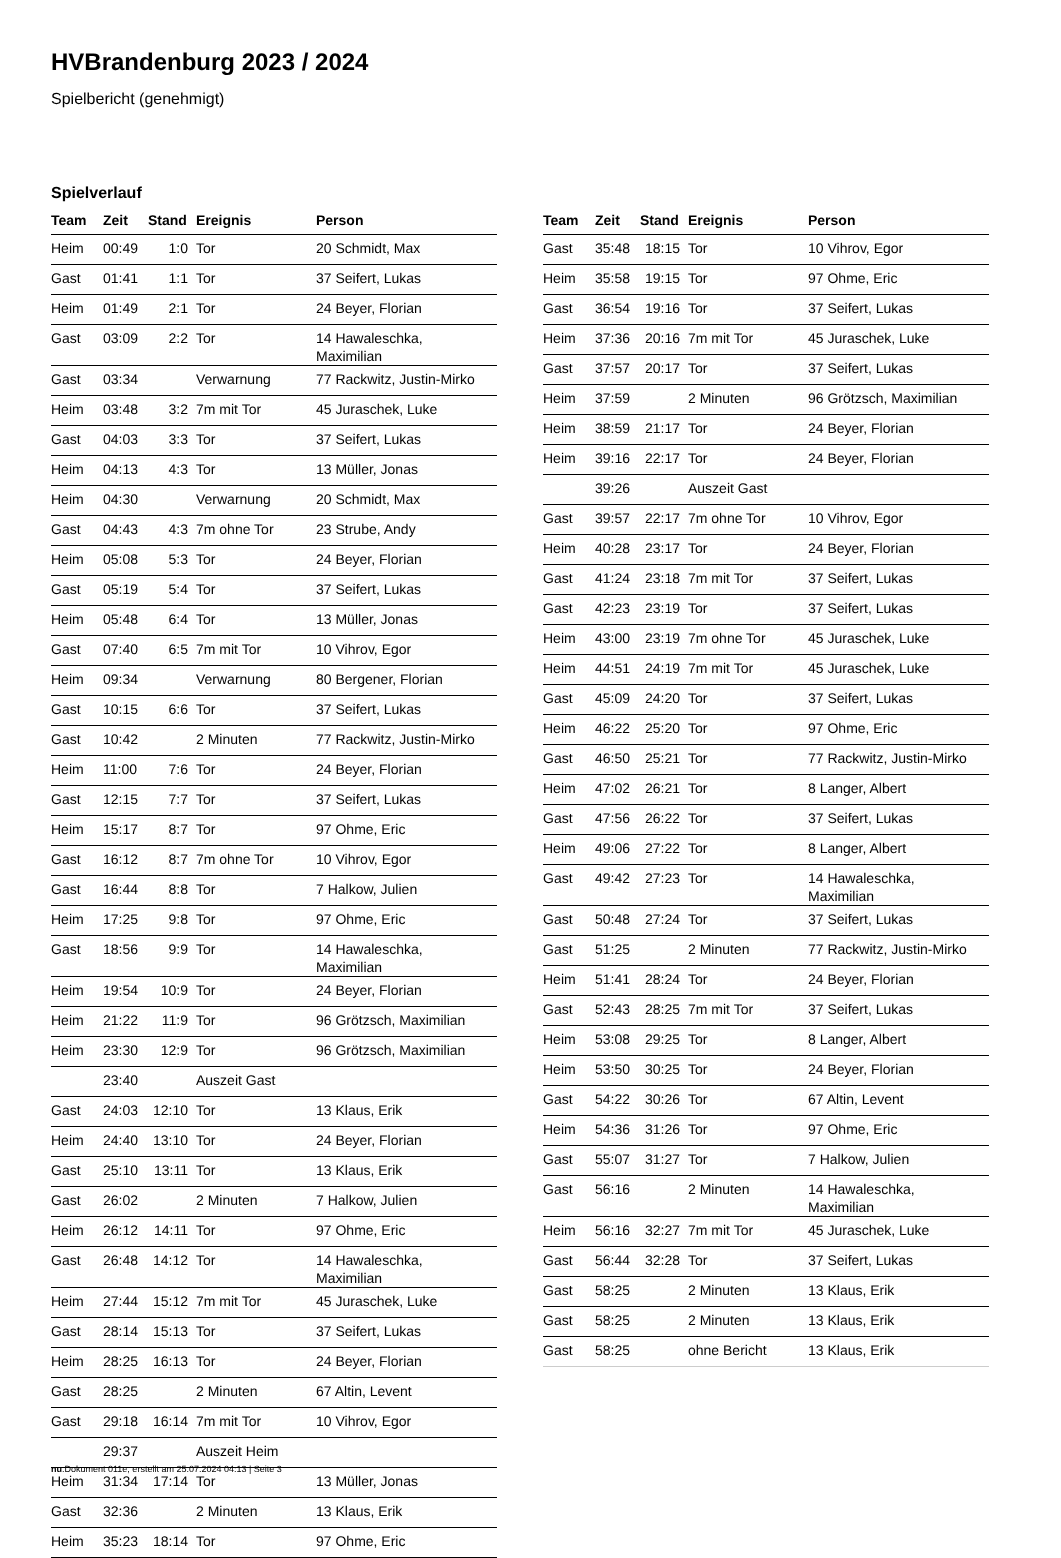HVBrandenburg 2023 / 2024
Spielbericht (genehmigt)
Spielverlauf
| Team | Zeit | Stand | Ereignis | Person |
| --- | --- | --- | --- | --- |
| Heim | 00:49 | 1:0 | Tor | 20 Schmidt, Max |
| Gast | 01:41 | 1:1 | Tor | 37 Seifert, Lukas |
| Heim | 01:49 | 2:1 | Tor | 24 Beyer, Florian |
| Gast | 03:09 | 2:2 | Tor | 14 Hawaleschka, Maximilian |
| Gast | 03:34 | | Verwarnung | 77 Rackwitz, Justin-Mirko |
| Heim | 03:48 | 3:2 | 7m mit Tor | 45 Juraschek, Luke |
| Gast | 04:03 | 3:3 | Tor | 37 Seifert, Lukas |
| Heim | 04:13 | 4:3 | Tor | 13 Müller, Jonas |
| Heim | 04:30 | | Verwarnung | 20 Schmidt, Max |
| Gast | 04:43 | 4:3 | 7m ohne Tor | 23 Strube, Andy |
| Heim | 05:08 | 5:3 | Tor | 24 Beyer, Florian |
| Gast | 05:19 | 5:4 | Tor | 37 Seifert, Lukas |
| Heim | 05:48 | 6:4 | Tor | 13 Müller, Jonas |
| Gast | 07:40 | 6:5 | 7m mit Tor | 10 Vihrov, Egor |
| Heim | 09:34 | | Verwarnung | 80 Bergener, Florian |
| Gast | 10:15 | 6:6 | Tor | 37 Seifert, Lukas |
| Gast | 10:42 | | 2 Minuten | 77 Rackwitz, Justin-Mirko |
| Heim | 11:00 | 7:6 | Tor | 24 Beyer, Florian |
| Gast | 12:15 | 7:7 | Tor | 37 Seifert, Lukas |
| Heim | 15:17 | 8:7 | Tor | 97 Ohme, Eric |
| Gast | 16:12 | 8:7 | 7m ohne Tor | 10 Vihrov, Egor |
| Gast | 16:44 | 8:8 | Tor | 7 Halkow, Julien |
| Heim | 17:25 | 9:8 | Tor | 97 Ohme, Eric |
| Gast | 18:56 | 9:9 | Tor | 14 Hawaleschka, Maximilian |
| Heim | 19:54 | 10:9 | Tor | 24 Beyer, Florian |
| Heim | 21:22 | 11:9 | Tor | 96 Grötzsch, Maximilian |
| Heim | 23:30 | 12:9 | Tor | 96 Grötzsch, Maximilian |
| | 23:40 | | Auszeit Gast | |
| Gast | 24:03 | 12:10 | Tor | 13 Klaus, Erik |
| Heim | 24:40 | 13:10 | Tor | 24 Beyer, Florian |
| Gast | 25:10 | 13:11 | Tor | 13 Klaus, Erik |
| Gast | 26:02 | | 2 Minuten | 7 Halkow, Julien |
| Heim | 26:12 | 14:11 | Tor | 97 Ohme, Eric |
| Gast | 26:48 | 14:12 | Tor | 14 Hawaleschka, Maximilian |
| Heim | 27:44 | 15:12 | 7m mit Tor | 45 Juraschek, Luke |
| Gast | 28:14 | 15:13 | Tor | 37 Seifert, Lukas |
| Heim | 28:25 | 16:13 | Tor | 24 Beyer, Florian |
| Gast | 28:25 | | 2 Minuten | 67 Altin, Levent |
| Gast | 29:18 | 16:14 | 7m mit Tor | 10 Vihrov, Egor |
| | 29:37 | | Auszeit Heim | |
| Heim | 31:34 | 17:14 | Tor | 13 Müller, Jonas |
| Gast | 32:36 | | 2 Minuten | 13 Klaus, Erik |
| Heim | 35:23 | 18:14 | Tor | 97 Ohme, Eric |
| Team | Zeit | Stand | Ereignis | Person |
| --- | --- | --- | --- | --- |
| Gast | 35:48 | 18:15 | Tor | 10 Vihrov, Egor |
| Heim | 35:58 | 19:15 | Tor | 97 Ohme, Eric |
| Gast | 36:54 | 19:16 | Tor | 37 Seifert, Lukas |
| Heim | 37:36 | 20:16 | 7m mit Tor | 45 Juraschek, Luke |
| Gast | 37:57 | 20:17 | Tor | 37 Seifert, Lukas |
| Heim | 37:59 | | 2 Minuten | 96 Grötzsch, Maximilian |
| Heim | 38:59 | 21:17 | Tor | 24 Beyer, Florian |
| Heim | 39:16 | 22:17 | Tor | 24 Beyer, Florian |
| | 39:26 | | Auszeit Gast | |
| Gast | 39:57 | 22:17 | 7m ohne Tor | 10 Vihrov, Egor |
| Heim | 40:28 | 23:17 | Tor | 24 Beyer, Florian |
| Gast | 41:24 | 23:18 | 7m mit Tor | 37 Seifert, Lukas |
| Gast | 42:23 | 23:19 | Tor | 37 Seifert, Lukas |
| Heim | 43:00 | 23:19 | 7m ohne Tor | 45 Juraschek, Luke |
| Heim | 44:51 | 24:19 | 7m mit Tor | 45 Juraschek, Luke |
| Gast | 45:09 | 24:20 | Tor | 37 Seifert, Lukas |
| Heim | 46:22 | 25:20 | Tor | 97 Ohme, Eric |
| Gast | 46:50 | 25:21 | Tor | 77 Rackwitz, Justin-Mirko |
| Heim | 47:02 | 26:21 | Tor | 8 Langer, Albert |
| Gast | 47:56 | 26:22 | Tor | 37 Seifert, Lukas |
| Heim | 49:06 | 27:22 | Tor | 8 Langer, Albert |
| Gast | 49:42 | 27:23 | Tor | 14 Hawaleschka, Maximilian |
| Gast | 50:48 | 27:24 | Tor | 37 Seifert, Lukas |
| Gast | 51:25 | | 2 Minuten | 77 Rackwitz, Justin-Mirko |
| Heim | 51:41 | 28:24 | Tor | 24 Beyer, Florian |
| Gast | 52:43 | 28:25 | 7m mit Tor | 37 Seifert, Lukas |
| Heim | 53:08 | 29:25 | Tor | 8 Langer, Albert |
| Heim | 53:50 | 30:25 | Tor | 24 Beyer, Florian |
| Gast | 54:22 | 30:26 | Tor | 67 Altin, Levent |
| Heim | 54:36 | 31:26 | Tor | 97 Ohme, Eric |
| Gast | 55:07 | 31:27 | Tor | 7 Halkow, Julien |
| Gast | 56:16 | | 2 Minuten | 14 Hawaleschka, Maximilian |
| Heim | 56:16 | 32:27 | 7m mit Tor | 45 Juraschek, Luke |
| Gast | 56:44 | 32:28 | Tor | 37 Seifert, Lukas |
| Gast | 58:25 | | 2 Minuten | 13 Klaus, Erik |
| Gast | 58:25 | | 2 Minuten | 13 Klaus, Erik |
| Gast | 58:25 | | ohne Bericht | 13 Klaus, Erik |
nu.Dokument 011e, erstellt am 25.07.2024 04:13 | Seite 3